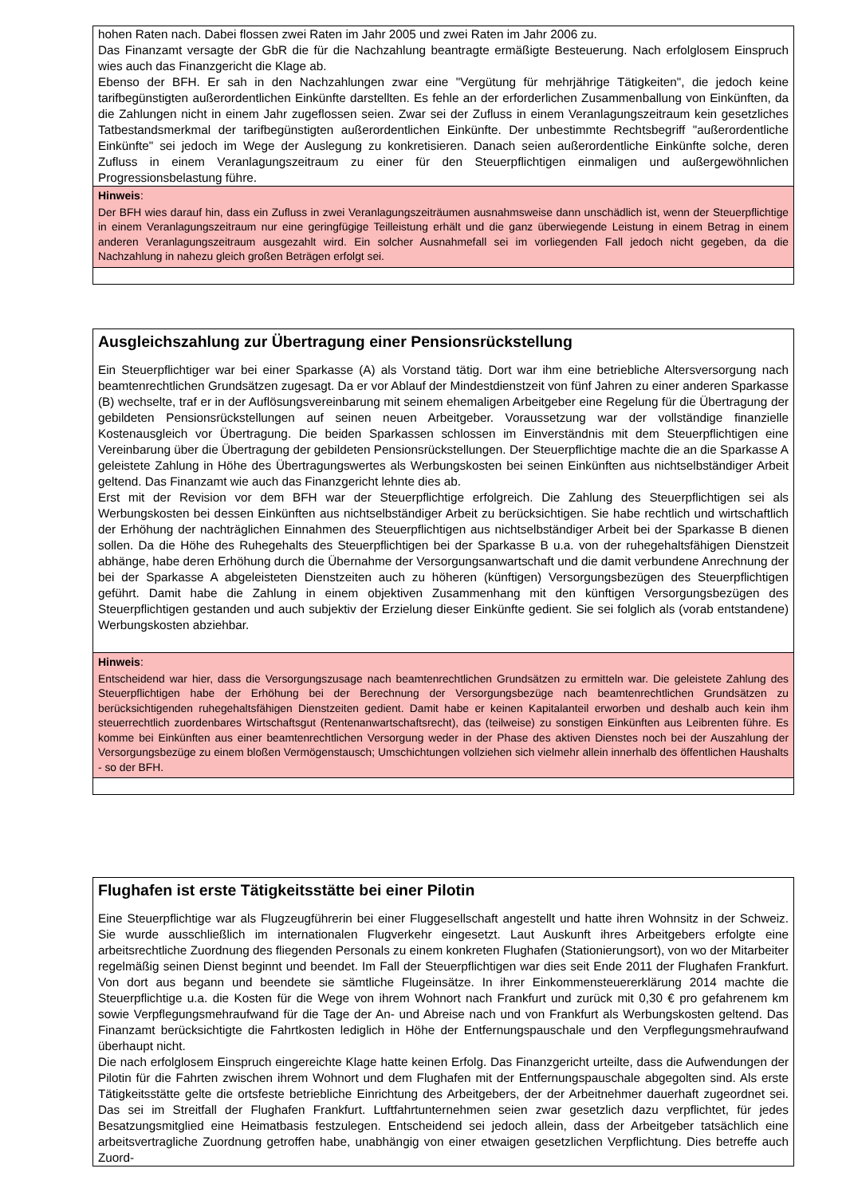hohen Raten nach. Dabei flossen zwei Raten im Jahr 2005 und zwei Raten im Jahr 2006 zu.
Das Finanzamt versagte der GbR die für die Nachzahlung beantragte ermäßigte Besteuerung. Nach erfolglosem Einspruch wies auch das Finanzgericht die Klage ab.
Ebenso der BFH. Er sah in den Nachzahlungen zwar eine "Vergütung für mehrjährige Tätigkeiten", die jedoch keine tarifbegünstigten außerordentlichen Einkünfte darstellten. Es fehle an der erforderlichen Zusammenballung von Einkünften, da die Zahlungen nicht in einem Jahr zugeflossen seien. Zwar sei der Zufluss in einem Veranlagungszeitraum kein gesetzliches Tatbestandsmerkmal der tarifbegünstigten außerordentlichen Einkünfte. Der unbestimmte Rechtsbegriff "außerordentliche Einkünfte" sei jedoch im Wege der Auslegung zu konkretisieren. Danach seien außerordentliche Einkünfte solche, deren Zufluss in einem Veranlagungszeitraum zu einer für den Steuerpflichtigen einmaligen und außergewöhnlichen Progressionsbelastung führe.
Hinweis:
Der BFH wies darauf hin, dass ein Zufluss in zwei Veranlagungszeiträumen ausnahmsweise dann unschädlich ist, wenn der Steuerpflichtige in einem Veranlagungszeitraum nur eine geringfügige Teilleistung erhält und die ganz überwiegende Leistung in einem Betrag in einem anderen Veranlagungszeitraum ausgezahlt wird. Ein solcher Ausnahmefall sei im vorliegenden Fall jedoch nicht gegeben, da die Nachzahlung in nahezu gleich großen Beträgen erfolgt sei.
Ausgleichszahlung zur Übertragung einer Pensionsrückstellung
Ein Steuerpflichtiger war bei einer Sparkasse (A) als Vorstand tätig. Dort war ihm eine betriebliche Altersversorgung nach beamtenrechtlichen Grundsätzen zugesagt. Da er vor Ablauf der Mindestdienstzeit von fünf Jahren zu einer anderen Sparkasse (B) wechselte, traf er in der Auflösungsvereinbarung mit seinem ehemaligen Arbeitgeber eine Regelung für die Übertragung der gebildeten Pensionsrückstellungen auf seinen neuen Arbeitgeber. Voraussetzung war der vollständige finanzielle Kostenausgleich vor Übertragung. Die beiden Sparkassen schlossen im Einverständnis mit dem Steuerpflichtigen eine Vereinbarung über die Übertragung der gebildeten Pensionsrückstellungen. Der Steuerpflichtige machte die an die Sparkasse A geleistete Zahlung in Höhe des Übertragungswertes als Werbungskosten bei seinen Einkünften aus nichtselbständiger Arbeit geltend. Das Finanzamt wie auch das Finanzgericht lehnte dies ab.
Erst mit der Revision vor dem BFH war der Steuerpflichtige erfolgreich. Die Zahlung des Steuerpflichtigen sei als Werbungskosten bei dessen Einkünften aus nichtselbständiger Arbeit zu berücksichtigen. Sie habe rechtlich und wirtschaftlich der Erhöhung der nachträglichen Einnahmen des Steuerpflichtigen aus nichtselbständiger Arbeit bei der Sparkasse B dienen sollen. Da die Höhe des Ruhegehalts des Steuerpflichtigen bei der Sparkasse B u.a. von der ruhegehaltsfähigen Dienstzeit abhänge, habe deren Erhöhung durch die Übernahme der Versorgungsanwartschaft und die damit verbundene Anrechnung der bei der Sparkasse A abgeleisteten Dienstzeiten auch zu höheren (künftigen) Versorgungsbezügen des Steuerpflichtigen geführt. Damit habe die Zahlung in einem objektiven Zusammenhang mit den künftigen Versorgungsbezügen des Steuerpflichtigen gestanden und auch subjektiv der Erzielung dieser Einkünfte gedient. Sie sei folglich als (vorab entstandene) Werbungskosten abziehbar.
Hinweis:
Entscheidend war hier, dass die Versorgungszusage nach beamtenrechtlichen Grundsätzen zu ermitteln war. Die geleistete Zahlung des Steuerpflichtigen habe der Erhöhung bei der Berechnung der Versorgungsbezüge nach beamtenrechtlichen Grundsätzen zu berücksichtigenden ruhegehaltsfähigen Dienstzeiten gedient. Damit habe er keinen Kapitalanteil erworben und deshalb auch kein ihm steuerrechtlich zuordenbares Wirtschaftsgut (Rentenanwartschaftsrecht), das (teilweise) zu sonstigen Einkünften aus Leibrenten führe. Es komme bei Einkünften aus einer beamtenrechtlichen Versorgung weder in der Phase des aktiven Dienstes noch bei der Auszahlung der Versorgungsbezüge zu einem bloßen Vermögenstausch; Umschichtungen vollziehen sich vielmehr allein innerhalb des öffentlichen Haushalts - so der BFH.
Flughafen ist erste Tätigkeitsstätte bei einer Pilotin
Eine Steuerpflichtige war als Flugzeugführerin bei einer Fluggesellschaft angestellt und hatte ihren Wohnsitz in der Schweiz. Sie wurde ausschließlich im internationalen Flugverkehr eingesetzt. Laut Auskunft ihres Arbeitgebers erfolgte eine arbeitsrechtliche Zuordnung des fliegenden Personals zu einem konkreten Flughafen (Stationierungsort), von wo der Mitarbeiter regelmäßig seinen Dienst beginnt und beendet. Im Fall der Steuerpflichtigen war dies seit Ende 2011 der Flughafen Frankfurt. Von dort aus begann und beendete sie sämtliche Flugeinsätze. In ihrer Einkommensteuererklärung 2014 machte die Steuerpflichtige u.a. die Kosten für die Wege von ihrem Wohnort nach Frankfurt und zurück mit 0,30 € pro gefahrenem km sowie Verpflegungsmehraufwand für die Tage der An- und Abreise nach und von Frankfurt als Werbungskosten geltend. Das Finanzamt berücksichtigte die Fahrtkosten lediglich in Höhe der Entfernungspauschale und den Verpflegungsmehraufwand überhaupt nicht.
Die nach erfolglosem Einspruch eingereichte Klage hatte keinen Erfolg. Das Finanzgericht urteilte, dass die Aufwendungen der Pilotin für die Fahrten zwischen ihrem Wohnort und dem Flughafen mit der Entfernungspauschale abgegolten sind. Als erste Tätigkeitsstätte gelte die ortsfeste betriebliche Einrichtung des Arbeitgebers, der der Arbeitnehmer dauerhaft zugeordnet sei. Das sei im Streitfall der Flughafen Frankfurt. Luftfahrtunternehmen seien zwar gesetzlich dazu verpflichtet, für jedes Besatzungsmitglied eine Heimatbasis festzulegen. Entscheidend sei jedoch allein, dass der Arbeitgeber tatsächlich eine arbeitsvertragliche Zuordnung getroffen habe, unabhängig von einer etwaigen gesetzlichen Verpflichtung. Dies betreffe auch Zuord-